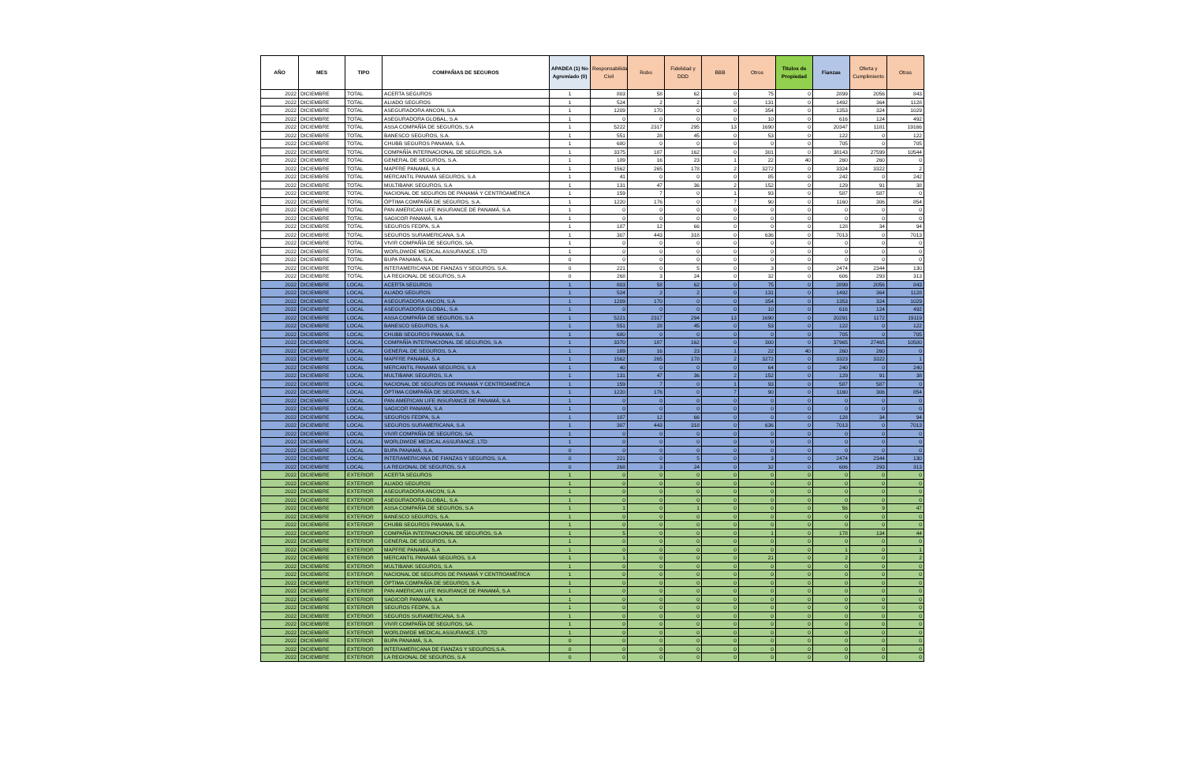| AÑO | MES | TIPO | COMPAÑIAS DE SEGUROS | APADEA (1) No Agremiado (0) | Responsabilidad Civil | Robo | Fidelidad y DDD | BBB | Otros | Titulos de Propiedad | Fianzas | Oferta y Cumplimiento | Otras |
| --- | --- | --- | --- | --- | --- | --- | --- | --- | --- | --- | --- | --- | --- |
| 2022 | DICIEMBRE | TOTAL | ACERTA SEGUROS | 1 | 803 | 58 | 62 | 0 | 75 | 0 | 2899 | 2056 | 843 |
| 2022 | DICIEMBRE | TOTAL | ALIADO SEGUROS | 1 | 524 | 2 | 2 | 0 | 131 | 0 | 1492 | 364 | 1128 |
| 2022 | DICIEMBRE | TOTAL | ASEGURADORA ANCON, S.A | 1 | 1209 | 170 | 0 | 0 | 354 | 0 | 1353 | 324 | 1029 |
| 2022 | DICIEMBRE | TOTAL | ASEGURADORA GLOBAL, S.A | 1 | 0 | 0 | 0 | 0 | 10 | 0 | 616 | 124 | 492 |
| 2022 | DICIEMBRE | TOTAL | ASSA COMPAÑÍA DE SEGUROS, S.A | 1 | 5222 | 2317 | 295 | 13 | 1690 | 0 | 20347 | 1181 | 19166 |
| 2022 | DICIEMBRE | TOTAL | BANESCO SEGUROS, S.A. | 1 | 551 | 28 | 45 | 0 | 53 | 0 | 122 | 0 | 122 |
| 2022 | DICIEMBRE | TOTAL | CHUBB SEGUROS PANAMA, S.A. | 1 | 680 | 0 | 0 | 0 | 0 | 0 | 705 | 0 | 705 |
| 2022 | DICIEMBRE | TOTAL | COMPAÑÍA INTERNACIONAL DE SEGUROS, S.A | 1 | 3375 | 187 | 162 | 0 | 301 | 0 | 38143 | 27599 | 10544 |
| 2022 | DICIEMBRE | TOTAL | GENERAL DE SEGUROS, S.A. | 1 | 189 | 16 | 23 | 1 | 22 | 40 | 260 | 260 | 0 |
| 2022 | DICIEMBRE | TOTAL | MAPFRE PANAMÁ, S.A | 1 | 1562 | 265 | 178 | 2 | 3272 | 0 | 3324 | 3322 | 2 |
| 2022 | DICIEMBRE | TOTAL | MERCANTIL PANAMÁ SEGUROS, S.A | 1 | 41 | 0 | 0 | 0 | 85 | 0 | 242 | 0 | 242 |
| 2022 | DICIEMBRE | TOTAL | MULTIBANK SEGUROS, S.A | 1 | 131 | 47 | 36 | 2 | 152 | 0 | 129 | 91 | 38 |
| 2022 | DICIEMBRE | TOTAL | NACIONAL DE SEGUROS DE PANAMÁ Y CENTROAMÉRICA | 1 | 159 | 7 | 0 | 1 | 93 | 0 | 587 | 587 | 0 |
| 2022 | DICIEMBRE | TOTAL | ÓPTIMA COMPAÑÍA DE SEGUROS, S.A. | 1 | 1220 | 176 | 0 | 7 | 90 | 0 | 1160 | 306 | 854 |
| 2022 | DICIEMBRE | TOTAL | PAN AMERICAN LIFE INSURANCE DE PANAMÁ, S.A | 1 | 0 | 0 | 0 | 0 | 0 | 0 | 0 | 0 | 0 |
| 2022 | DICIEMBRE | TOTAL | SAGICOR PANAMÁ, S.A | 1 | 0 | 0 | 0 | 0 | 0 | 0 | 0 | 0 | 0 |
| 2022 | DICIEMBRE | TOTAL | SEGUROS FEDPA, S.A | 1 | 187 | 12 | 66 | 0 | 0 | 0 | 128 | 34 | 94 |
| 2022 | DICIEMBRE | TOTAL | SEGUROS SURAMERICANA, S.A | 1 | 307 | 443 | 318 | 0 | 636 | 0 | 7013 | 0 | 7013 |
| 2022 | DICIEMBRE | TOTAL | VIVIR COMPAÑÍA DE SEGUROS, SA. | 1 | 0 | 0 | 0 | 0 | 0 | 0 | 0 | 0 | 0 |
| 2022 | DICIEMBRE | TOTAL | WORLDWIDE MEDICAL ASSURANCE, LTD | 1 | 0 | 0 | 0 | 0 | 0 | 0 | 0 | 0 | 0 |
| 2022 | DICIEMBRE | TOTAL | BUPA PANAMÁ, S.A. | 0 | 0 | 0 | 0 | 0 | 0 | 0 | 0 | 0 | 0 |
| 2022 | DICIEMBRE | TOTAL | INTERAMERICANA DE FIANZAS Y SEGUROS, S.A. | 0 | 221 | 0 | 5 | 0 | 3 | 0 | 2474 | 2344 | 130 |
| 2022 | DICIEMBRE | TOTAL | LA REGIONAL DE SEGUROS, S.A | 0 | 268 | 3 | 24 | 0 | 32 | 0 | 606 | 293 | 313 |
| 2022 | DICIEMBRE | LOCAL | ACERTA SEGUROS | 1 | 803 | 58 | 62 | 0 | 75 | 0 | 2899 | 2056 | 843 |
| 2022 | DICIEMBRE | LOCAL | ALIADO SEGUROS | 1 | 524 | 2 | 2 | 0 | 131 | 0 | 1492 | 364 | 1128 |
| 2022 | DICIEMBRE | LOCAL | ASEGURADORA ANCON, S.A | 1 | 1209 | 170 | 0 | 0 | 354 | 0 | 1353 | 324 | 1029 |
| 2022 | DICIEMBRE | LOCAL | ASEGURADORA GLOBAL, S.A | 1 | 0 | 0 | 0 | 0 | 10 | 0 | 616 | 124 | 492 |
| 2022 | DICIEMBRE | LOCAL | ASSA COMPAÑÍA DE SEGUROS, S.A | 1 | 5221 | 2317 | 294 | 13 | 1690 | 0 | 20291 | 1172 | 19119 |
| 2022 | DICIEMBRE | LOCAL | BANESCO SEGUROS, S.A. | 1 | 551 | 28 | 45 | 0 | 53 | 0 | 122 | 0 | 122 |
| 2022 | DICIEMBRE | LOCAL | CHUBB SEGUROS PANAMA, S.A. | 1 | 680 | 0 | 0 | 0 | 0 | 0 | 705 | 0 | 705 |
| 2022 | DICIEMBRE | LOCAL | COMPAÑÍA INTERNACIONAL DE SEGUROS, S.A | 1 | 3370 | 187 | 162 | 0 | 300 | 0 | 37965 | 27465 | 10500 |
| 2022 | DICIEMBRE | LOCAL | GENERAL DE SEGUROS, S.A. | 1 | 189 | 16 | 23 | 1 | 22 | 40 | 260 | 260 | 0 |
| 2022 | DICIEMBRE | LOCAL | MAPFRE PANAMÁ, S.A | 1 | 1562 | 265 | 178 | 2 | 3272 | 0 | 3323 | 3322 | 1 |
| 2022 | DICIEMBRE | LOCAL | MERCANTIL PANAMÁ SEGUROS, S.A | 1 | 40 | 0 | 0 | 0 | 64 | 0 | 240 | 0 | 240 |
| 2022 | DICIEMBRE | LOCAL | MULTIBANK SEGUROS, S.A | 1 | 131 | 47 | 36 | 2 | 152 | 0 | 129 | 91 | 38 |
| 2022 | DICIEMBRE | LOCAL | NACIONAL DE SEGUROS DE PANAMÁ Y CENTROAMÉRICA | 1 | 159 | 7 | 0 | 1 | 93 | 0 | 587 | 587 | 0 |
| 2022 | DICIEMBRE | LOCAL | ÓPTIMA COMPAÑÍA DE SEGUROS, S.A. | 1 | 1220 | 176 | 0 | 7 | 90 | 0 | 1160 | 306 | 854 |
| 2022 | DICIEMBRE | LOCAL | PAN AMERICAN LIFE INSURANCE DE PANAMÁ, S.A | 1 | 0 | 0 | 0 | 0 | 0 | 0 | 0 | 0 | 0 |
| 2022 | DICIEMBRE | LOCAL | SAGICOR PANAMÁ, S.A | 1 | 0 | 0 | 0 | 0 | 0 | 0 | 0 | 0 | 0 |
| 2022 | DICIEMBRE | LOCAL | SEGUROS FEDPA, S.A | 1 | 187 | 12 | 66 | 0 | 0 | 0 | 128 | 34 | 94 |
| 2022 | DICIEMBRE | LOCAL | SEGUROS SURAMERICANA, S.A | 1 | 307 | 443 | 318 | 0 | 636 | 0 | 7013 | 0 | 7013 |
| 2022 | DICIEMBRE | LOCAL | VIVIR COMPAÑÍA DE SEGUROS, SA. | 1 | 0 | 0 | 0 | 0 | 0 | 0 | 0 | 0 | 0 |
| 2022 | DICIEMBRE | LOCAL | WORLDWIDE MEDICAL ASSURANCE, LTD | 1 | 0 | 0 | 0 | 0 | 0 | 0 | 0 | 0 | 0 |
| 2022 | DICIEMBRE | LOCAL | BUPA PANAMÁ, S.A. | 0 | 0 | 0 | 0 | 0 | 0 | 0 | 0 | 0 | 0 |
| 2022 | DICIEMBRE | LOCAL | INTERAMERICANA DE FIANZAS Y SEGUROS, S.A. | 0 | 221 | 0 | 5 | 0 | 3 | 0 | 2474 | 2344 | 130 |
| 2022 | DICIEMBRE | LOCAL | LA REGIONAL DE SEGUROS, S.A | 0 | 268 | 3 | 24 | 0 | 32 | 0 | 606 | 293 | 313 |
| 2022 | DICIEMBRE | EXTERIOR | ACERTA SEGUROS | 1 | 0 | 0 | 0 | 0 | 0 | 0 | 0 | 0 | 0 |
| 2022 | DICIEMBRE | EXTERIOR | ALIADO SEGUROS | 1 | 0 | 0 | 0 | 0 | 0 | 0 | 0 | 0 | 0 |
| 2022 | DICIEMBRE | EXTERIOR | ASEGURADORA ANCON, S.A | 1 | 0 | 0 | 0 | 0 | 0 | 0 | 0 | 0 | 0 |
| 2022 | DICIEMBRE | EXTERIOR | ASEGURADORA GLOBAL, S.A | 1 | 0 | 0 | 0 | 0 | 0 | 0 | 0 | 0 | 0 |
| 2022 | DICIEMBRE | EXTERIOR | ASSA COMPAÑÍA DE SEGUROS, S.A | 1 | 1 | 0 | 1 | 0 | 0 | 0 | 56 | 9 | 47 |
| 2022 | DICIEMBRE | EXTERIOR | BANESCO SEGUROS, S.A. | 1 | 0 | 0 | 0 | 0 | 0 | 0 | 0 | 0 | 0 |
| 2022 | DICIEMBRE | EXTERIOR | CHUBB SEGUROS PANAMA, S.A. | 1 | 0 | 0 | 0 | 0 | 0 | 0 | 0 | 0 | 0 |
| 2022 | DICIEMBRE | EXTERIOR | COMPAÑÍA INTERNACIONAL DE SEGUROS, S.A | 1 | 5 | 0 | 0 | 0 | 1 | 0 | 178 | 134 | 44 |
| 2022 | DICIEMBRE | EXTERIOR | GENERAL DE SEGUROS, S.A. | 1 | 0 | 0 | 0 | 0 | 0 | 0 | 0 | 0 | 0 |
| 2022 | DICIEMBRE | EXTERIOR | MAPFRE PANAMÁ, S.A | 1 | 0 | 0 | 0 | 0 | 0 | 0 | 1 | 0 | 1 |
| 2022 | DICIEMBRE | EXTERIOR | MERCANTIL PANAMÁ SEGUROS, S.A | 1 | 1 | 0 | 0 | 0 | 21 | 0 | 2 | 0 | 2 |
| 2022 | DICIEMBRE | EXTERIOR | MULTIBANK SEGUROS, S.A | 1 | 0 | 0 | 0 | 0 | 0 | 0 | 0 | 0 | 0 |
| 2022 | DICIEMBRE | EXTERIOR | NACIONAL DE SEGUROS DE PANAMÁ Y CENTROAMÉRICA | 1 | 0 | 0 | 0 | 0 | 0 | 0 | 0 | 0 | 0 |
| 2022 | DICIEMBRE | EXTERIOR | ÓPTIMA COMPAÑÍA DE SEGUROS, S.A. | 1 | 0 | 0 | 0 | 0 | 0 | 0 | 0 | 0 | 0 |
| 2022 | DICIEMBRE | EXTERIOR | PAN AMERICAN LIFE INSURANCE DE PANAMÁ, S.A | 1 | 0 | 0 | 0 | 0 | 0 | 0 | 0 | 0 | 0 |
| 2022 | DICIEMBRE | EXTERIOR | SAGICOR PANAMÁ, S.A | 1 | 0 | 0 | 0 | 0 | 0 | 0 | 0 | 0 | 0 |
| 2022 | DICIEMBRE | EXTERIOR | SEGUROS FEDPA, S.A | 1 | 0 | 0 | 0 | 0 | 0 | 0 | 0 | 0 | 0 |
| 2022 | DICIEMBRE | EXTERIOR | SEGUROS SURAMERICANA, S.A | 1 | 0 | 0 | 0 | 0 | 0 | 0 | 0 | 0 | 0 |
| 2022 | DICIEMBRE | EXTERIOR | VIVIR COMPAÑÍA DE SEGUROS, SA. | 1 | 0 | 0 | 0 | 0 | 0 | 0 | 0 | 0 | 0 |
| 2022 | DICIEMBRE | EXTERIOR | WORLDWIDE MEDICAL ASSURANCE, LTD | 1 | 0 | 0 | 0 | 0 | 0 | 0 | 0 | 0 | 0 |
| 2022 | DICIEMBRE | EXTERIOR | BUPA PANAMÁ, S.A. | 0 | 0 | 0 | 0 | 0 | 0 | 0 | 0 | 0 | 0 |
| 2022 | DICIEMBRE | EXTERIOR | INTERAMERICANA DE FIANZAS Y SEGUROS,S.A. | 0 | 0 | 0 | 0 | 0 | 0 | 0 | 0 | 0 | 0 |
| 2022 | DICIEMBRE | EXTERIOR | LA REGIONAL DE SEGUROS, S.A | 0 | 0 | 0 | 0 | 0 | 0 | 0 | 0 | 0 | 0 |